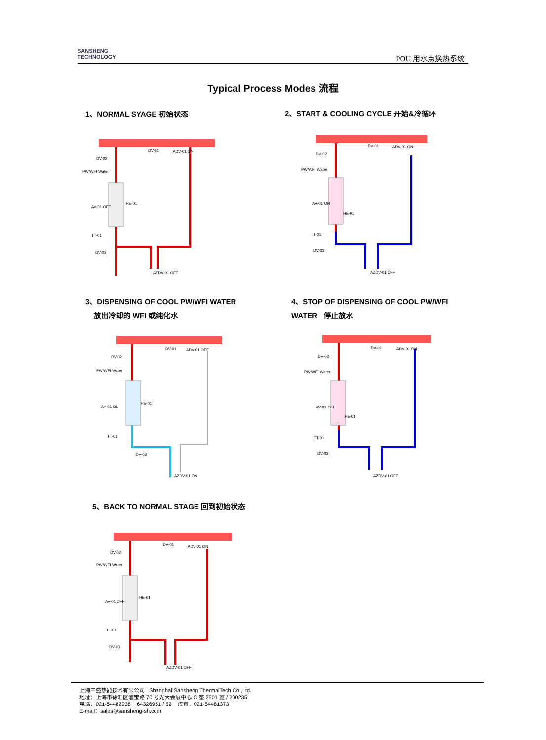SANSHENG
TECHNOLOGY
POU 用水点换热系统
Typical Process Modes 流程
1、NORMAL SYAGE 初始状态
2、START & COOLING CYCLE 开始&冷循环
DV-01
ADV-01 ON
DV-02
PW/WFI Water
HE-01
AV-01 OFF
TT-01
DV-03
AZDV-01 OFF
DV-01
ADV-01 ON
DV-02
PW/WFI Water
HE-01
AV-01 ON
TT-01
DV-03
AZDV-01 OFF
3、DISPENSING OF COOL PW/WFI WATER
放出冷却的 WFI 或纯化水
4、STOP OF DISPENSING OF COOL PW/WFI
WATER 停止放水
DV-01
ADV-01 OFF
DV-02
PW/WFI Water
HE-01
AV-01 ON
TT-01
DV-03
AZDV-01 ON
DV-01
ADV-01 ON
DV-02
PW/WFI Water
HE-01
AV-01 OFF
TT-01
DV-03
AZDV-01 OFF
5、BACK TO NORMAL STAGE 回到初始状态
DV-01
ADV-01 ON
DV-02
PW/WFI Water
HE-01
AV-01 OFF
TT-01
DV-03
AZDV-01 OFF
上海三盛热能技术有限公司 Shanghai Sansheng ThermalTech Co.,Ltd.
地址：上海市徐汇区漕宝路 70 号光大会展中心 C 座 2501 室 / 200235
电话：021-54482938 64326951 / 52 传真：021-54481373
E-mail：sales@sansheng-sh.com